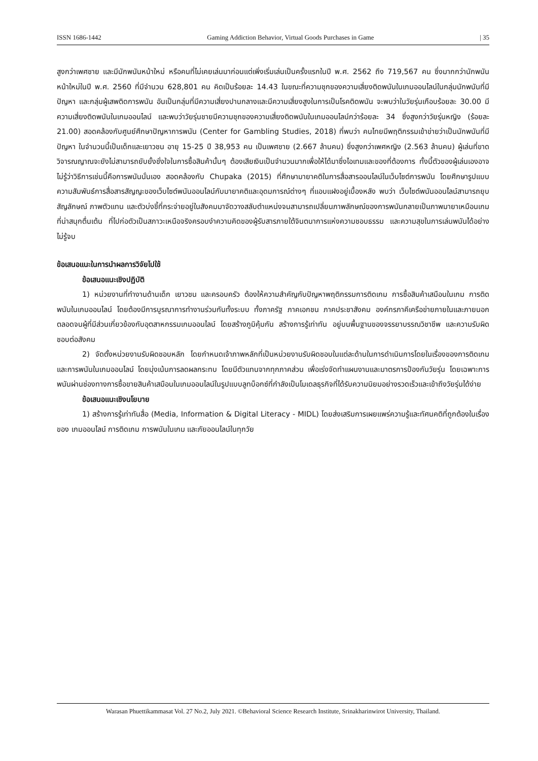ISSN 1686-1442 Gaming Addiction Behavior, Virtual Goods Purchases in Game | 35
สูงกว่าเพศชาย และมีนักพนันหน้าใหม่ หรือคนที่ไม่เคยเล่นมาก่อนแต่เพิ่งเริ่มเล่นเป็นครั้งแรกในปี พ.ศ. 2562 ถึง 719,567 คน ซึ่งมากกว่านักพนันหน้าใหม่ในปี พ.ศ. 2560 ที่มีจำนวน 628,801 คน คิดเป็นร้อยละ 14.43 ในขณะที่ความชุกของความเสี่ยงติดพนันในเกมออนไลน์ในกลุ่มนักพนันที่มีปัญหา และกลุ่มผู้เสพติดการพนัน อันเป็นกลุ่มที่มีความเสี่ยงปานกลางและมีความเสี่ยงสูงในการเป็นโรคติดพนัน จะพบว่าในวัยรุ่นเกือบร้อยละ 30.00 มีความเสี่ยงติดพนันในเกมออนไลน์ และพบว่าวัยรุ่นชายมีความชุกของความเสี่ยงติดพนันในเกมออนไลน์กว่าร้อยละ 34 ซึ่งสูงกว่าวัยรุ่นหญิง (ร้อยละ 21.00) สอดคล้องกับศูนย์ศึกษาปัญหาการพนัน (Center for Gambling Studies, 2018) ที่พบว่า คนไทยมีพฤติกรรมเข้าข่ายว่าเป็นนักพนันที่มีปัญหา ในจำนวนนี้เป็นเด็กและเยาวชน อายุ 15-25 ปี 38,953 คน เป็นเพศชาย (2.667 ล้านคน) ซึ่งสูงกว่าเพศหญิง (2.563 ล้านคน) ผู้เล่นที่ขาดวิจารณญาณจะยังไม่สามารถยับยั้งชั่งใจในการซื้อสินค้านั้นๆ ต้องเสียเงินเป็นจำนวนมากเพื่อให้ได้มาซึ่งไอเทมและของที่ต้องการ ทั้งนี้ตัวของผู้เล่นเองอาจไม่รู้ว่าวิธีการเช่นนี้คือการพนันนั่นเอง สอดคล้องกับ Chupaka (2015) ที่ศึกษามายาคติในการสื่อสารออนไลน์ในเว็บไซต์การพนัน โดยศึกษารูปแบบความสัมพันธ์การสื่อสารสัญญะของเว็บไซต์พนันออนไลน์กับมายาคติและอุดมการณ์ต่างๆ ที่แอบแฝงอยู่เบื้องหลัง พบว่า เว็บไซต์พนันออนไลน์สามารถยุบสัญลักษณ์ ภาพตัวแทน และตัวบ่งชี้ที่กระจ่ายอยู่ในสังคมมาจัดวางสลับตำแหน่งจนสามารถเปลี่ยนภาพลักษณ์ของการพนันกลายเป็นภาพมายาเหมือนเกมที่น่าสนุกตื่นเต้น ที่ไปก่อตัวเป็นสภาวะเหนือจริงครอบงำความคิดของผู้รับสารภายใต้จินตนาการแห่งความชอบธรรม และความสุขในการเล่นพนันได้อย่างไม่รู้จบ
ข้อเสนอแนะในการนำผลการวิจัยไปใช้
ข้อเสนอแนะเชิงปฏิบัติ
1) หน่วยงานที่ทำงานด้านเด็ก เยาวชน และครอบครัว ต้องให้ความสำคัญกับปัญหาพฤติกรรมการติดเกม การซื้อสินค้าเสมือนในเกม การติดพนันในเกมออนไลน์ โดยต้องมีการบูรณาการทำงานร่วมกันทั้งระบบ ทั้งภาครัฐ ภาคเอกชน ภาคประชาสังคม องค์กรภาคีเครือข่ายภายในและภายนอก ตลอดจนผู้ที่มีส่วนเกี่ยวข้องกับอุตสาหกรรมเกมออนไลน์ โดยสร้างภูมิคุ้มกัน สร้างการรู้เท่าทัน อยู่บนพื้นฐานของจรรยาบรรณวิชาชีพ และความรับผิดชอบต่อสังคม
2) จัดตั้งหน่วยงานรับผิดชอบหลัก โดยกำหนดเจ้าภาพหลักที่เป็นหน่วยงานรับผิดชอบในแต่ละด้านในการดำเนินการโดยในเรื่องของการติดเกมและการพนันในเกมออนไลน์ โดยมุ่งเน้นการลดผลกระทบ โดยมีตัวแทนจากทุกภาคส่วน เพื่อเร่งจัดทำแผนงานและมาตรการป้องกันวัยรุ่น โดยเฉพาะการพนันผ่านช่องทางการซื้อขายสินค้าเสมือนในเกมออนไลน์ในรูปแบบลูทบ็อกซ์ที่กำลังเป็นโมเดลธุรกิจที่ได้รับความนิยมอย่างรวดเร็วและเข้าถึงวัยรุ่นได้ง่าย
ข้อเสนอแนะเชิงนโยบาย
1) สร้างการรู้เท่าทันสื่อ (Media, Information & Digital Literacy - MIDL) โดยส่งเสริมการเผยแพร่ความรู้และทัศนคติที่ถูกต้องในเรื่องของ เกมออนไลน์ การติดเกม การพนันในเกม และภัยออนไลน์ในทุกวัย
Warasan Phuettikammasat Vol. 27 No.2, July 2021. ©Behavioral Science Research Institute, Srinakharinwirot University, Thailand.